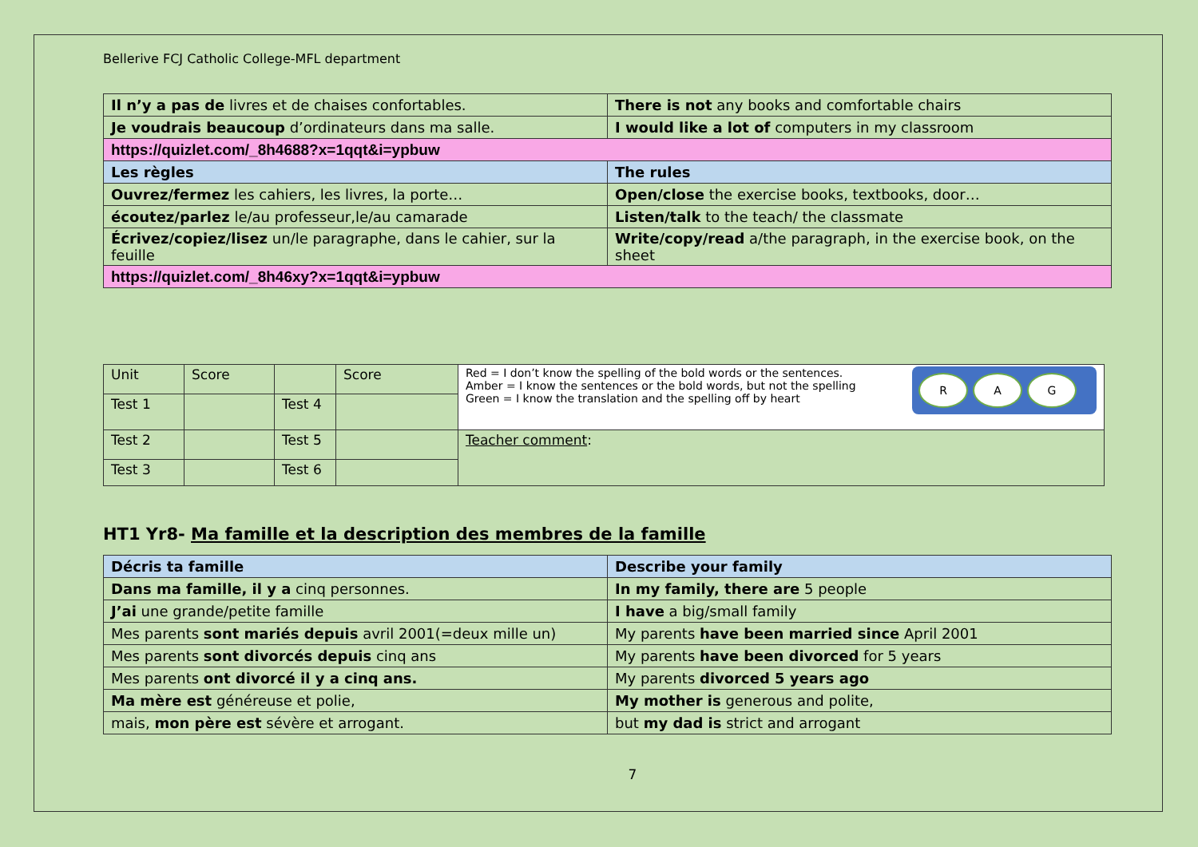Bellerive FCJ Catholic College-MFL department
| Il n’y a pas de livres et de chaises confortables. | There is not any books and comfortable chairs |
| Je voudrais beaucoup d’ordinateurs dans ma salle. | I would like a lot of computers in my classroom |
| https://quizlet.com/_8h4688?x=1qqt&i=ypbuw | |
| Les règles | The rules |
| Ouvrez/fermez les cahiers, les livres, la porte… | Open/close the exercise books, textbooks, door… |
| écoutez/parlez le/au professeur,le/au camarade | Listen/talk to the teach/ the classmate |
| Écrivez/copiez/lisez un/le paragraphe, dans le cahier, sur la feuille | Write/copy/read a/the paragraph, in the exercise book, on the sheet |
| https://quizlet.com/_8h46xy?x=1qqt&i=ypbuw | |
| Unit | Score | | Score | R A G Red = I don’t know the spelling of the bold words or the sentences. Amber = I know the sentences or the bold words, but not the spelling Green = I know the translation and the spelling off by heart |
| Test 1 | | Test 4 | | |
| Test 2 | | Test 5 | | Teacher comment : |
| Test 3 | | Test 6 | | |
HT1 Yr8- Ma famille et la description des membres de la famille
| Décris ta famille | Describe your family |
| Dans ma famille, il y a cinq personnes. | In my family, there are 5 people |
| J’ai une grande/petite famille | I have a big/small family |
| Mes parents sont mariés depuis avril 2001(=deux mille un) | My parents have been married since April 2001 |
| Mes parents sont divorcés depuis cinq ans | My parents have been divorced for 5 years |
| Mes parents ont divorcé il y a cinq ans. | My parents divorced 5 years ago |
| Ma mère est généreuse et polie, | My mother is generous and polite, |
| mais, mon père est sévère et arrogant. | but my dad is strict and arrogant |
7